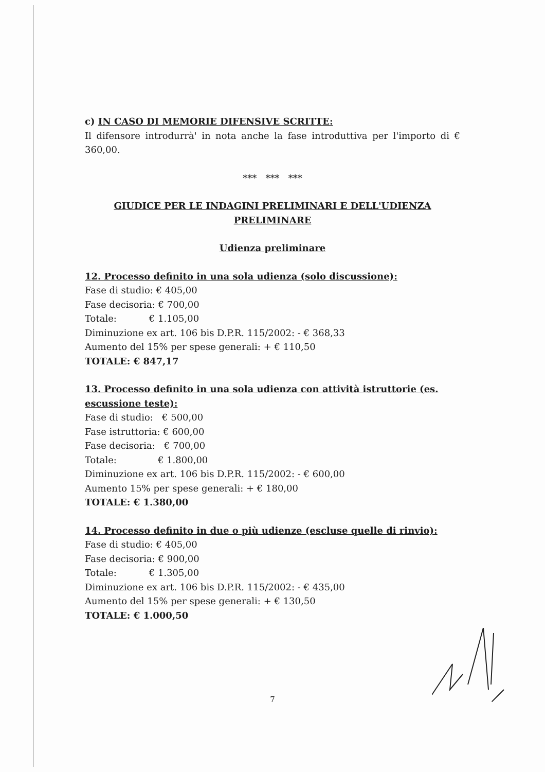c) IN CASO DI MEMORIE DIFENSIVE SCRITTE:
Il difensore introdurrà' in nota anche la fase introduttiva per l'importo di € 360,00.
*** *** ***
GIUDICE PER LE INDAGINI PRELIMINARI E DELL'UDIENZA PRELIMINARE
Udienza preliminare
12. Processo definito in una sola udienza (solo discussione):
Fase di studio: € 405,00
Fase decisoria: € 700,00
Totale: € 1.105,00
Diminuzione ex art. 106 bis D.P.R. 115/2002: - € 368,33
Aumento del 15% per spese generali: + € 110,50
TOTALE: € 847,17
13. Processo definito in una sola udienza con attività istruttorie (es. escussione teste):
Fase di studio: € 500,00
Fase istruttoria: € 600,00
Fase decisoria: € 700,00
Totale: € 1.800,00
Diminuzione ex art. 106 bis D.P.R. 115/2002: - € 600,00
Aumento 15% per spese generali: + € 180,00
TOTALE: € 1.380,00
14. Processo definito in due o più udienze (escluse quelle di rinvio):
Fase di studio: € 405,00
Fase decisoria: € 900,00
Totale: € 1.305,00
Diminuzione ex art. 106 bis D.P.R. 115/2002: - € 435,00
Aumento del 15% per spese generali: + € 130,50
TOTALE: € 1.000,50
7